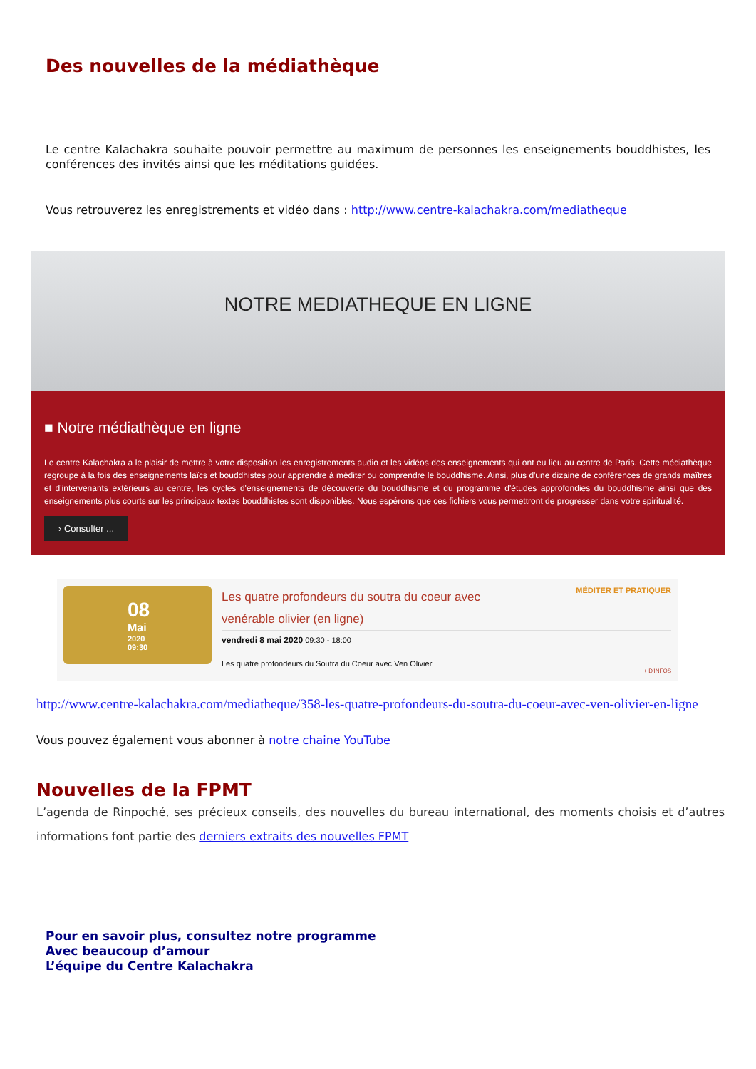Des nouvelles de la médiathèque
Le centre Kalachakra souhaite pouvoir permettre au maximum de personnes les enseignements bouddhistes, les conférences des invités ainsi que les méditations guidées.
Vous retrouverez les enregistrements et vidéo dans : http://www.centre-kalachakra.com/mediatheque
NOTRE MEDIATHEQUE EN LIGNE
■ Notre médiathèque en ligne
Le centre Kalachakra a le plaisir de mettre à votre disposition les enregistrements audio et les vidéos des enseignements qui ont eu lieu au centre de Paris. Cette médiathèque regroupe à la fois des enseignements laïcs et bouddhistes pour apprendre à méditer ou comprendre le bouddhisme. Ainsi, plus d'une dizaine de conférences de grands maîtres et d'intervenants extérieurs au centre, les cycles d'enseignements de découverte du bouddhisme et du programme d'études approfondies du bouddhisme ainsi que des enseignements plus courts sur les principaux textes bouddhistes sont disponibles. Nous espérons que ces fichiers vous permettront de progresser dans votre spiritualité.
› Consulter ...
08
Mai
2020
09:30
MÉDITER ET PRATIQUER
Les quatre profondeurs du soutra du coeur avec
venérable olivier (en ligne)
vendredi 8 mai 2020 09:30 - 18:00
Les quatre profondeurs du Soutra du Coeur avec Ven Olivier
+ D'INFOS
http://www.centre-kalachakra.com/mediatheque/358-les-quatre-profondeurs-du-soutra-du-coeur-avec-ven-olivier-en-ligne
Vous pouvez également vous abonner à notre chaine YouTube
Nouvelles de la FPMT
L’agenda de Rinpoché, ses précieux conseils, des nouvelles du bureau international, des moments choisis et d’autres informations font partie des derniers extraits des nouvelles FPMT
Pour en savoir plus, consultez notre programme
Avec beaucoup d’amour
L’équipe du Centre Kalachakra